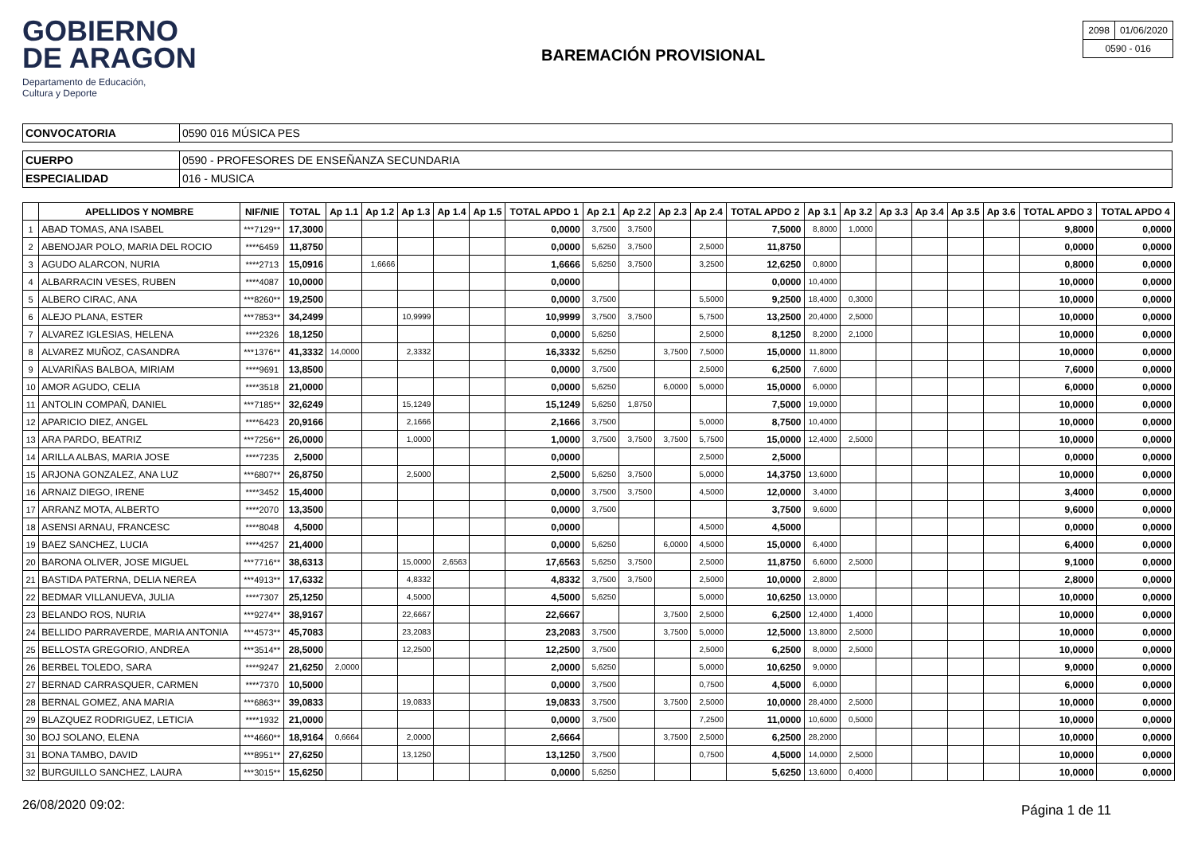GOBIERNO
DE ARAGON
Departamento de Educación,
Cultura y Deporte
BAREMACIÓN PROVISIONAL
| 2098 | 01/06/2020 |
| 0590 - 016 | |
| CONVOCATORIA | 0590 016 MÚSICA PES |
| CUERPO | 0590 - PROFESORES DE ENSEÑANZA SECUNDARIA |
| ESPECIALIDAD | 016 - MUSICA |
| | APELLIDOS Y NOMBRE | NIF/NIE | TOTAL | Ap 1.1 | Ap 1.2 | Ap 1.3 | Ap 1.4 | Ap 1.5 | TOTAL APDO 1 | Ap 2.1 | Ap 2.2 | Ap 2.3 | Ap 2.4 | TOTAL APDO 2 | Ap 3.1 | Ap 3.2 | Ap 3.3 | Ap 3.4 | Ap 3.5 | Ap 3.6 | TOTAL APDO 3 | TOTAL APDO 4 |
| --- | --- | --- | --- | --- | --- | --- | --- | --- | --- | --- | --- | --- | --- | --- | --- | --- | --- | --- | --- | --- | --- | --- |
| 1 | ABAD TOMAS, ANA ISABEL | ***7129** | 17,3000 | | | | | | 0,0000 | 3,7500 | 3,7500 | | | 7,5000 | 8,8000 | 1,0000 | | | | | 9,8000 | 0,0000 |
| 2 | ABENOJAR POLO, MARIA DEL ROCIO | ****6459 | 11,8750 | | | | | | 0,0000 | 5,6250 | 3,7500 | | 2,5000 | 11,8750 | | | | | | | 0,0000 | 0,0000 |
| 3 | AGUDO ALARCON, NURIA | ****2713 | 15,0916 | | 1,6666 | | | | 1,6666 | 5,6250 | 3,7500 | | 3,2500 | 12,6250 | 0,8000 | | | | | | 0,8000 | 0,0000 |
| 4 | ALBARRACIN VESES, RUBEN | ****4087 | 10,0000 | | | | | | 0,0000 | | | | | 0,0000 | 10,4000 | | | | | | 10,0000 | 0,0000 |
| 5 | ALBERO CIRAC, ANA | ***8260** | 19,2500 | | | | | | 0,0000 | 3,7500 | | | 5,5000 | 9,2500 | 18,4000 | 0,3000 | | | | | 10,0000 | 0,0000 |
| 6 | ALEJO PLANA, ESTER | ***7853** | 34,2499 | | | 10,9999 | | | 10,9999 | 3,7500 | 3,7500 | | 5,7500 | 13,2500 | 20,4000 | 2,5000 | | | | | 10,0000 | 0,0000 |
| 7 | ALVAREZ IGLESIAS, HELENA | ****2326 | 18,1250 | | | | | | 0,0000 | 5,6250 | | | 2,5000 | 8,1250 | 8,2000 | 2,1000 | | | | | 10,0000 | 0,0000 |
| 8 | ALVAREZ MUÑOZ, CASANDRA | ***1376** | 41,3332 | 14,0000 | | 2,3332 | | | 16,3332 | 5,6250 | | 3,7500 | 7,5000 | 15,0000 | 11,8000 | | | | | | 10,0000 | 0,0000 |
| 9 | ALVARIÑAS BALBOA, MIRIAM | ****9691 | 13,8500 | | | | | | 0,0000 | 3,7500 | | | 2,5000 | 6,2500 | 7,6000 | | | | | | 7,6000 | 0,0000 |
| 10 | AMOR AGUDO, CELIA | ****3518 | 21,0000 | | | | | | 0,0000 | 5,6250 | | 6,0000 | 5,0000 | 15,0000 | 6,0000 | | | | | | 6,0000 | 0,0000 |
| 11 | ANTOLIN COMPAÑ, DANIEL | ***7185** | 32,6249 | | | 15,1249 | | | 15,1249 | 5,6250 | 1,8750 | | | 7,5000 | 19,0000 | | | | | | 10,0000 | 0,0000 |
| 12 | APARICIO DIEZ, ANGEL | ****6423 | 20,9166 | | | 2,1666 | | | 2,1666 | 3,7500 | | | 5,0000 | 8,7500 | 10,4000 | | | | | | 10,0000 | 0,0000 |
| 13 | ARA PARDO, BEATRIZ | ***7256** | 26,0000 | | | 1,0000 | | | 1,0000 | 3,7500 | 3,7500 | 3,7500 | 5,7500 | 15,0000 | 12,4000 | 2,5000 | | | | | 10,0000 | 0,0000 |
| 14 | ARILLA ALBAS, MARIA JOSE | ****7235 | 2,5000 | | | | | | 0,0000 | | | | 2,5000 | 2,5000 | | | | | | | 0,0000 | 0,0000 |
| 15 | ARJONA GONZALEZ, ANA LUZ | ***6807** | 26,8750 | | | 2,5000 | | | 2,5000 | 5,6250 | 3,7500 | | 5,0000 | 14,3750 | 13,6000 | | | | | | 10,0000 | 0,0000 |
| 16 | ARNAIZ DIEGO, IRENE | ****3452 | 15,4000 | | | | | | 0,0000 | 3,7500 | 3,7500 | | 4,5000 | 12,0000 | 3,4000 | | | | | | 3,4000 | 0,0000 |
| 17 | ARRANZ MOTA, ALBERTO | ****2070 | 13,3500 | | | | | | 0,0000 | 3,7500 | | | | 3,7500 | 9,6000 | | | | | | 9,6000 | 0,0000 |
| 18 | ASENSI ARNAU, FRANCESC | ****8048 | 4,5000 | | | | | | 0,0000 | | | | 4,5000 | 4,5000 | | | | | | | 0,0000 | 0,0000 |
| 19 | BAEZ SANCHEZ, LUCIA | ****4257 | 21,4000 | | | | | | 0,0000 | 5,6250 | | 6,0000 | 4,5000 | 15,0000 | 6,4000 | | | | | | 6,4000 | 0,0000 |
| 20 | BARONA OLIVER, JOSE MIGUEL | ***7716** | 38,6313 | | | 15,0000 | 2,6563 | | 17,6563 | 5,6250 | 3,7500 | | 2,5000 | 11,8750 | 6,6000 | 2,5000 | | | | | 9,1000 | 0,0000 |
| 21 | BASTIDA PATERNA, DELIA NEREA | ***4913** | 17,6332 | | | 4,8332 | | | 4,8332 | 3,7500 | 3,7500 | | 2,5000 | 10,0000 | 2,8000 | | | | | | 2,8000 | 0,0000 |
| 22 | BEDMAR VILLANUEVA, JULIA | ****7307 | 25,1250 | | | 4,5000 | | | 4,5000 | 5,6250 | | | 5,0000 | 10,6250 | 13,0000 | | | | | | 10,0000 | 0,0000 |
| 23 | BELANDO ROS, NURIA | ***9274** | 38,9167 | | | 22,6667 | | | 22,6667 | | | 3,7500 | 2,5000 | 6,2500 | 12,4000 | 1,4000 | | | | | 10,0000 | 0,0000 |
| 24 | BELLIDO PARRAVERDE, MARIA ANTONIA | ***4573** | 45,7083 | | | 23,2083 | | | 23,2083 | 3,7500 | | 3,7500 | 5,0000 | 12,5000 | 13,8000 | 2,5000 | | | | | 10,0000 | 0,0000 |
| 25 | BELLOSTA GREGORIO, ANDREA | ***3514** | 28,5000 | | | 12,2500 | | | 12,2500 | 3,7500 | | | 2,5000 | 6,2500 | 8,0000 | 2,5000 | | | | | 10,0000 | 0,0000 |
| 26 | BERBEL TOLEDO, SARA | ****9247 | 21,6250 | 2,0000 | | | | | 2,0000 | 5,6250 | | | 5,0000 | 10,6250 | 9,0000 | | | | | | 9,0000 | 0,0000 |
| 27 | BERNAD CARRASQUER, CARMEN | ****7370 | 10,5000 | | | | | | 0,0000 | 3,7500 | | | 0,7500 | 4,5000 | 6,0000 | | | | | | 6,0000 | 0,0000 |
| 28 | BERNAL GOMEZ, ANA MARIA | ***6863** | 39,0833 | | | 19,0833 | | | 19,0833 | 3,7500 | | 3,7500 | 2,5000 | 10,0000 | 28,4000 | 2,5000 | | | | | 10,0000 | 0,0000 |
| 29 | BLAZQUEZ RODRIGUEZ, LETICIA | ****1932 | 21,0000 | | | | | | 0,0000 | 3,7500 | | | 7,2500 | 11,0000 | 10,6000 | 0,5000 | | | | | 10,0000 | 0,0000 |
| 30 | BOJ SOLANO, ELENA | ***4660** | 18,9164 | 0,6664 | | 2,0000 | | | 2,6664 | | | 3,7500 | 2,5000 | 6,2500 | 28,2000 | | | | | | 10,0000 | 0,0000 |
| 31 | BONA TAMBO, DAVID | ***8951** | 27,6250 | | | 13,1250 | | | 13,1250 | 3,7500 | | | 0,7500 | 4,5000 | 14,0000 | 2,5000 | | | | | 10,0000 | 0,0000 |
| 32 | BURGUILLO SANCHEZ, LAURA | ***3015** | 15,6250 | | | | | | 0,0000 | 5,6250 | | | | 5,6250 | 13,6000 | 0,4000 | | | | | 10,0000 | 0,0000 |
26/08/2020 09:02: Página 1 de 11